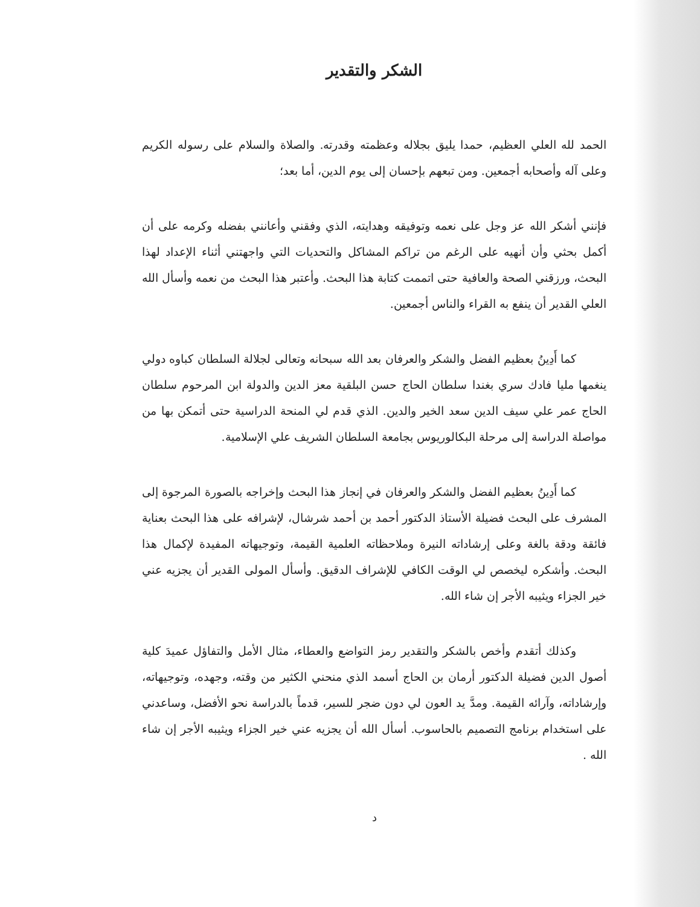الشكر والتقدير
الحمد لله العلي العظيم، حمدا يليق بجلاله وعظمته وقدرته. والصلاة والسلام على رسوله الكريم وعلى آله وأصحابه أجمعين. ومن تبعهم بإحسان إلى يوم الدين، أما بعد؛
فإنني أشكر الله عز وجل على نعمه وتوفيقه وهدايته، الذي وفقني وأعانني بفضله وكرمه على أن أكمل بحثي وأن أنهيه على الرغم من تراكم المشاكل والتحديات التي واجهتني أثناء الإعداد لهذا البحث، ورزقني الصحة والعافية حتى اتممت كتابة هذا البحث. وأعتبر هذا البحث من نعمه وأسأل الله العلي القدير أن ينفع به القراء والناس أجمعين.
كما أَدِينُ بعظيم الفضل والشكر والعرفان بعد الله سبحانه وتعالى لجلالة السلطان كباوه دولي ينغمها مليا فادك سري بغندا سلطان الحاج حسن البلقية معز الدين والدولة ابن المرحوم سلطان الحاج عمر علي سيف الدين سعد الخير والدين. الذي قدم لي المنحة الدراسية حتى أتمكن بها من مواصلة الدراسة إلى مرحلة البكالوريوس بجامعة السلطان الشريف علي الإسلامية.
كما أَدِينُ بعظيم الفضل والشكر والعرفان في إنجاز هذا البحث وإخراجه بالصورة المرجوة إلى المشرف على البحث فضيلة الأستاذ الدكتور أحمد بن أحمد شرشال، لإشرافه على هذا البحث بعناية فائقة ودقة بالغة وعلى إرشاداته النيرة وملاحظاته العلمية القيمة، وتوجيهاته المفيدة لإكمال هذا البحث. وأشكره ليخصص لي الوقت الكافي للإشراف الدقيق. وأسأل المولى القدير أن يجزيه عني خير الجزاء ويثيبه الأجر إن شاء الله.
وكذلك أتقدم وأخص بالشكر والتقدير رمز التواضع والعطاء، مثال الأمل والتفاؤل عميدَ كلية أصول الدين فضيلة الدكتور أرمان بن الحاج أسمد الذي منحني الكثير من وقته، وجهده، وتوجيهاته، وإرشاداته، وآرائه القيمة. ومدَّ يد العون لي دون ضجر للسير، قدماً بالدراسة نحو الأفضل، وساعدني على استخدام برنامج التصميم بالحاسوب. أسأل الله أن يجزيه عني خير الجزاء ويثيبه الأجر إن شاء الله .
د